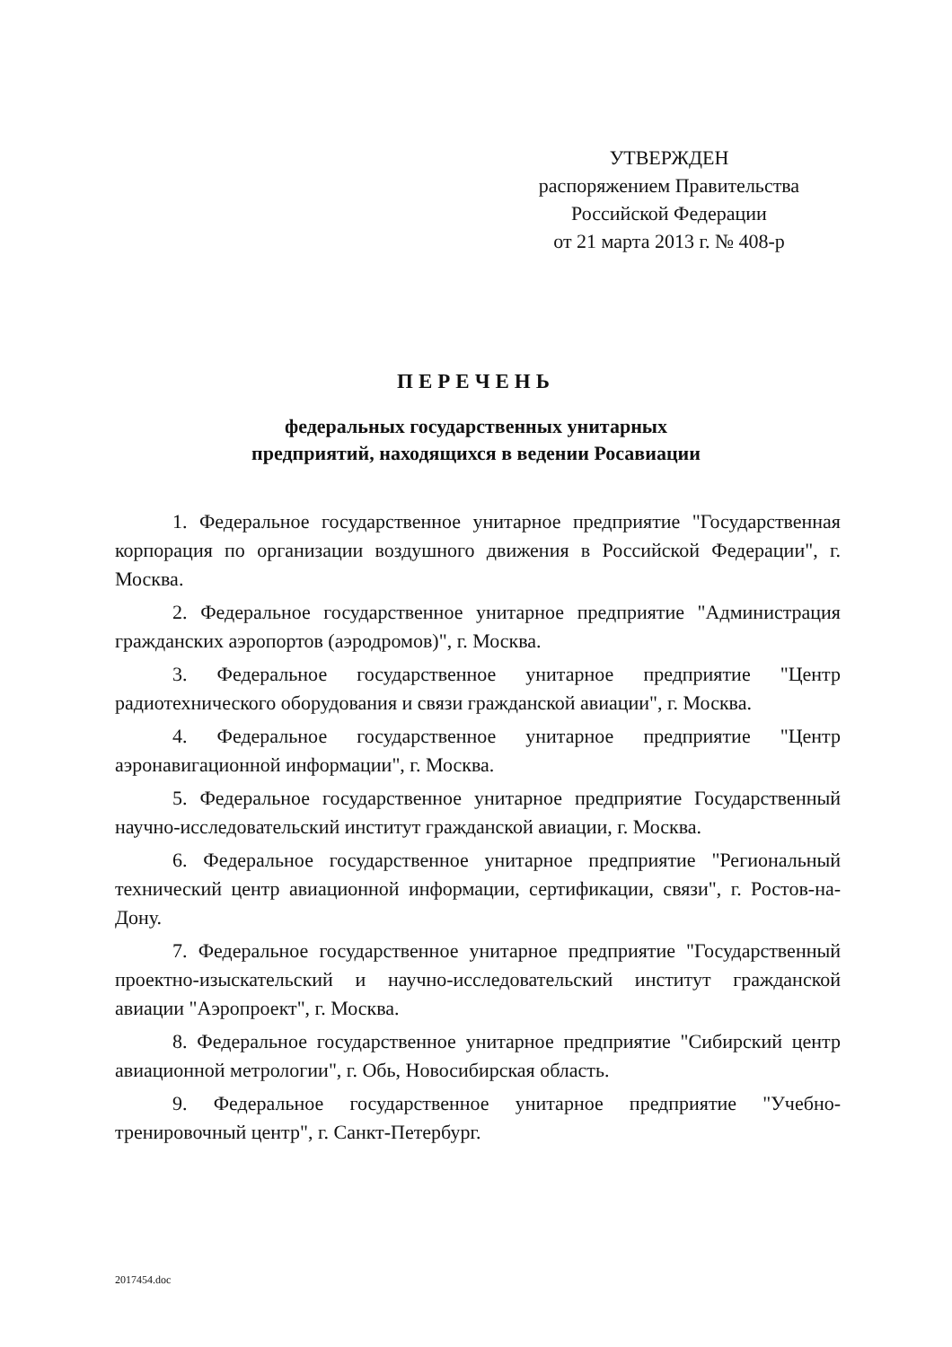УТВЕРЖДЕН
распоряжением Правительства
Российской Федерации
от 21 марта 2013 г. № 408-р
ПЕРЕЧЕНЬ
федеральных государственных унитарных
предприятий, находящихся в ведении Росавиации
1. Федеральное государственное унитарное предприятие "Государственная корпорация по организации воздушного движения в Российской Федерации", г. Москва.
2. Федеральное государственное унитарное предприятие "Администрация гражданских аэропортов (аэродромов)", г. Москва.
3. Федеральное государственное унитарное предприятие "Центр радиотехнического оборудования и связи гражданской авиации", г. Москва.
4. Федеральное государственное унитарное предприятие "Центр аэронавигационной информации", г. Москва.
5. Федеральное государственное унитарное предприятие Государственный научно-исследовательский институт гражданской авиации, г. Москва.
6. Федеральное государственное унитарное предприятие "Региональный технический центр авиационной информации, сертификации, связи", г. Ростов-на-Дону.
7. Федеральное государственное унитарное предприятие "Государственный проектно-изыскательский и научно-исследовательский институт гражданской авиации "Аэропроект", г. Москва.
8. Федеральное государственное унитарное предприятие "Сибирский центр авиационной метрологии", г. Обь, Новосибирская область.
9. Федеральное государственное унитарное предприятие "Учебно-тренировочный центр", г. Санкт-Петербург.
2017454.doc